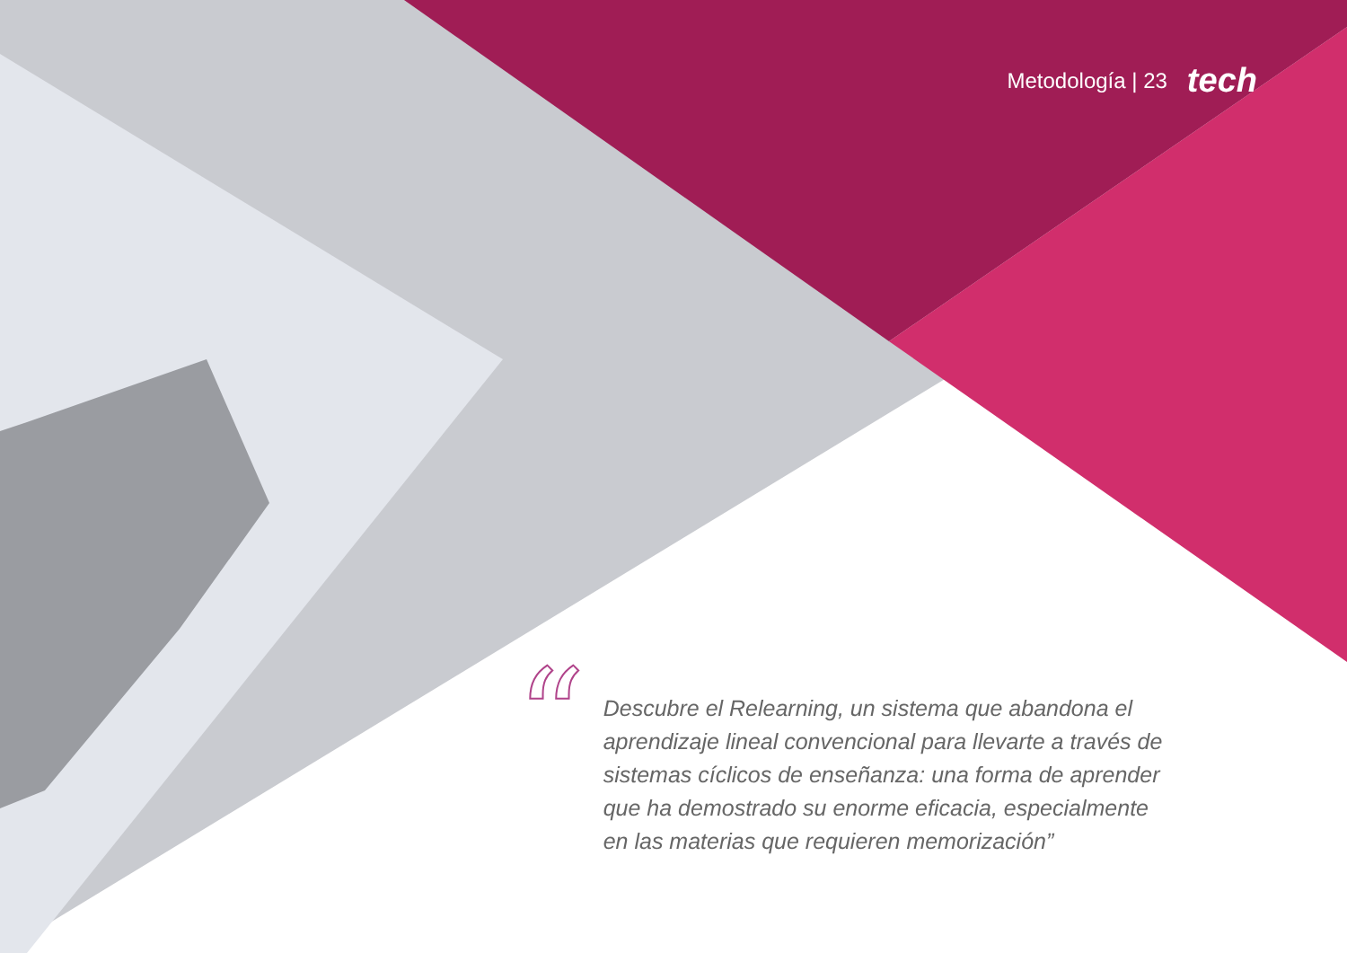Metodología | 23 tech
“
Descubre el Relearning, un sistema que abandona el aprendizaje lineal convencional para llevarte a través de sistemas cíclicos de enseñanza: una forma de aprender que ha demostrado su enorme eficacia, especialmente en las materias que requieren memorización”